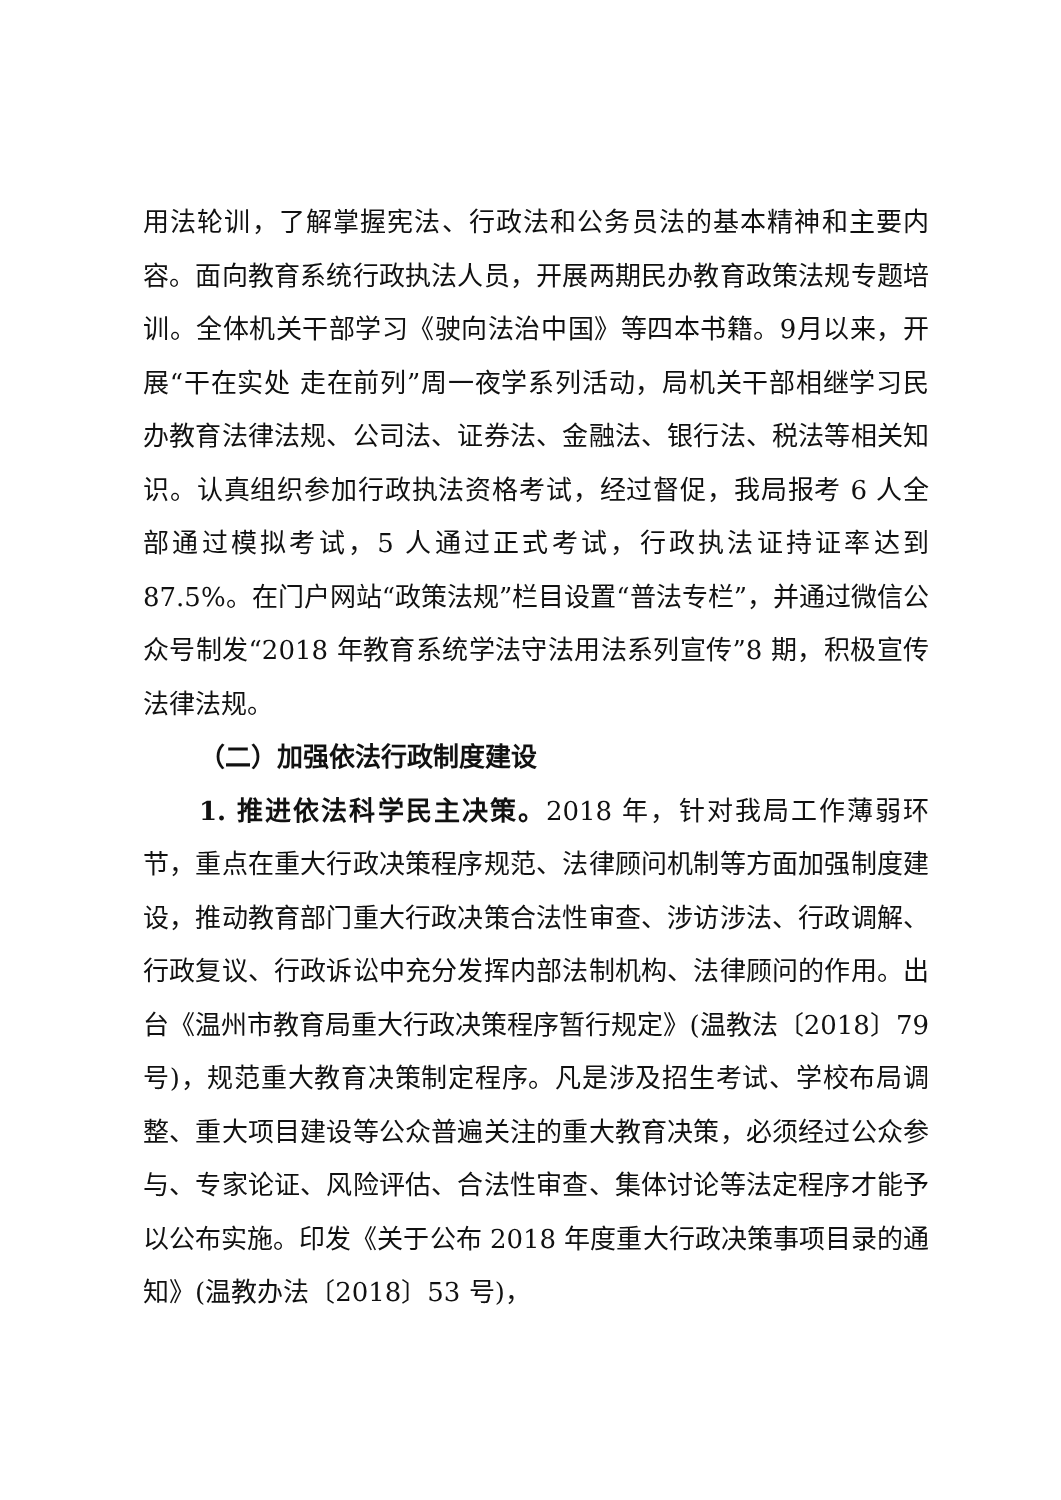用法轮训，了解掌握宪法、行政法和公务员法的基本精神和主要内容。面向教育系统行政执法人员，开展两期民办教育政策法规专题培训。全体机关干部学习《驶向法治中国》等四本书籍。9月以来，开展“干在实处 走在前列”周一夜学系列活动，局机关干部相继学习民办教育法律法规、公司法、证券法、金融法、银行法、税法等相关知识。认真组织参加行政执法资格考试，经过督促，我局报考 6 人全部通过模拟考试，5 人通过正式考试，行政执法证持证率达到 87.5%。在门户网站“政策法规”栏目设置“普法专栏”，并通过微信公众号制发“2018 年教育系统学法守法用法系列宣传”8 期，积极宣传法律法规。
（二）加强依法行政制度建设
1. 推进依法科学民主决策。2018 年，针对我局工作薄弱环节，重点在重大行政决策程序规范、法律顾问机制等方面加强制度建设，推动教育部门重大行政决策合法性审查、涉访涉法、行政调解、行政复议、行政诉讼中充分发挥内部法制机构、法律顾问的作用。出台《温州市教育局重大行政决策程序暂行规定》(温教法〔2018〕79 号)，规范重大教育决策制定程序。凡是涉及招生考试、学校布局调整、重大项目建设等公众普遍关注的重大教育决策，必须经过公众参与、专家论证、风险评估、合法性审查、集体讨论等法定程序才能予以公布实施。印发《关于公布 2018 年度重大行政决策事项目录的通知》(温教办法〔2018〕53 号)，